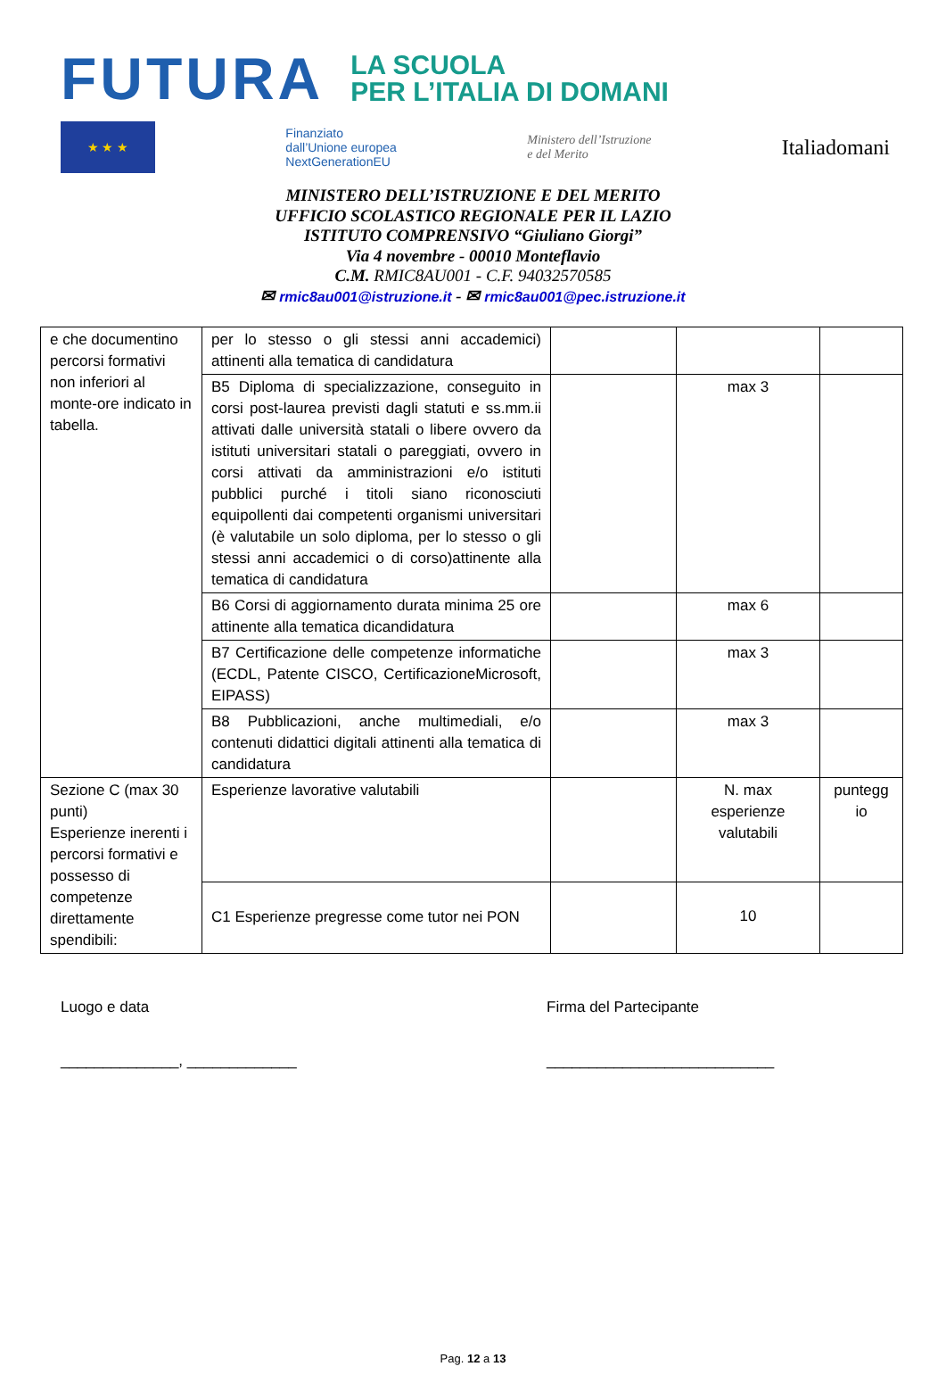FUTURA
LA SCUOLA
PER L’ITALIA DI DOMANI
★ ★ ★
Finanziato
dall’Unione europea
NextGenerationEU
Ministero dell’Istruzione
e del Merito
Italiadomani
MINISTERO DELL’ISTRUZIONE E DEL MERITO
UFFICIO SCOLASTICO REGIONALE PER IL LAZIO
ISTITUTO COMPRENSIVO “Giuliano Giorgi”
Via 4 novembre - 00010 Monteflavio
C.M. RMIC8AU001 - C.F. 94032570585
✉ rmic8au001@istruzione.it - ✉ rmic8au001@pec.istruzione.it
| e che documentino percorsi formativi non inferiori al monte-ore indicato in tabella. | per lo stesso o gli stessi anni accademici) attinenti alla tematica di candidatura | | | |
| | B5 Diploma di specializzazione, conseguito in corsi post-laurea previsti dagli statuti e ss.mm.ii attivati dalle università statali o libere ovvero da istituti universitari statali o pareggiati, ovvero in corsi attivati da amministrazioni e/o istituti pubblici purché i titoli siano riconosciuti equipollenti dai competenti organismi universitari (è valutabile un solo diploma, per lo stesso o gli stessi anni accademici o di corso)attinente alla tematica di candidatura | | max 3 | |
| | B6 Corsi di aggiornamento durata minima 25 ore attinente alla tematica dicandidatura | | max 6 | |
| | B7 Certificazione delle competenze informatiche (ECDL, Patente CISCO, CertificazioneMicrosoft, EIPASS) | | max 3 | |
| | B8 Pubblicazioni, anche multimediali, e/o contenuti didattici digitali attinenti alla tematica di candidatura | | max 3 | |
| Sezione C (max 30 punti) Esperienze inerenti i percorsi formativi e possesso di competenze direttamente spendibili: | Esperienze lavorative valutabili | | N. max esperienze valutabili | puntegg io |
| | C1 Esperienze pregresse come tutor nei PON | | 10 | |
Luogo e data
______________, _____________
Firma del Partecipante
___________________________
Pag. 12 a 13